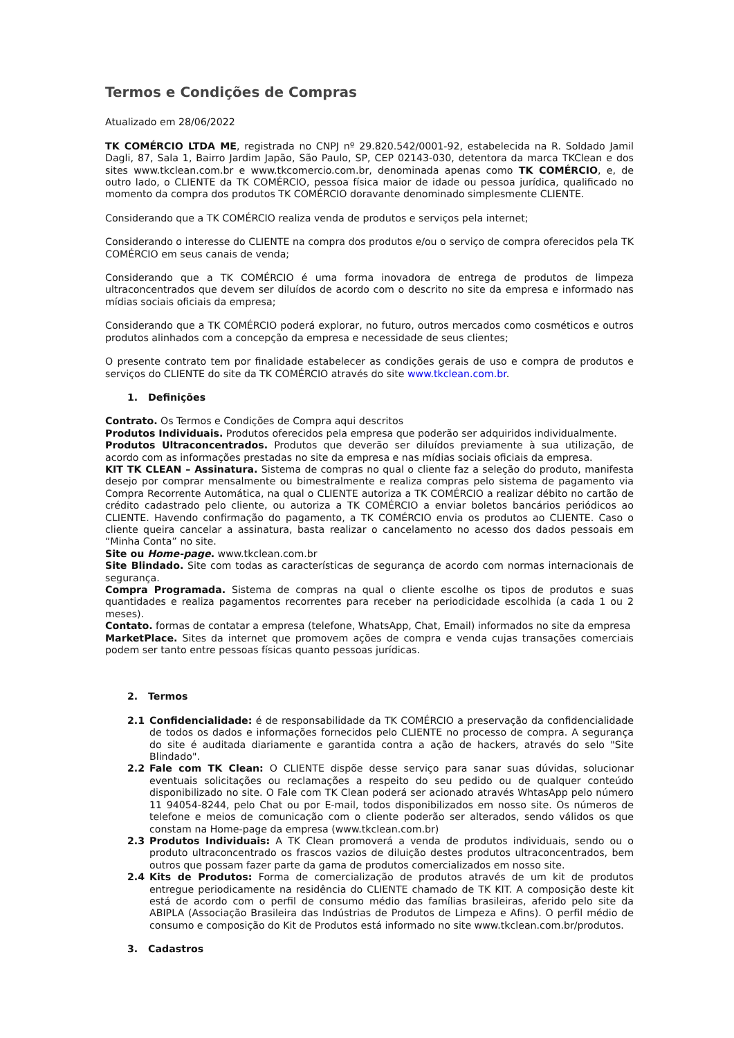Termos e Condições de Compras
Atualizado em 28/06/2022
TK COMÉRCIO LTDA ME, registrada no CNPJ nº 29.820.542/0001-92, estabelecida na R. Soldado Jamil Dagli, 87, Sala 1, Bairro Jardim Japão, São Paulo, SP, CEP 02143-030, detentora da marca TKClean e dos sites www.tkclean.com.br e www.tkcomercio.com.br, denominada apenas como TK COMÉRCIO, e, de outro lado, o CLIENTE da TK COMÉRCIO, pessoa física maior de idade ou pessoa jurídica, qualificado no momento da compra dos produtos TK COMÉRCIO doravante denominado simplesmente CLIENTE.
Considerando que a TK COMÉRCIO realiza venda de produtos e serviços pela internet;
Considerando o interesse do CLIENTE na compra dos produtos e/ou o serviço de compra oferecidos pela TK COMÉRCIO em seus canais de venda;
Considerando que a TK COMÉRCIO é uma forma inovadora de entrega de produtos de limpeza ultraconcentrados que devem ser diluídos de acordo com o descrito no site da empresa e informado nas mídias sociais oficiais da empresa;
Considerando que a TK COMÉRCIO poderá explorar, no futuro, outros mercados como cosméticos e outros produtos alinhados com a concepção da empresa e necessidade de seus clientes;
O presente contrato tem por finalidade estabelecer as condições gerais de uso e compra de produtos e serviços do CLIENTE do site da TK COMÉRCIO através do site www.tkclean.com.br.
1. Definições
Contrato. Os Termos e Condições de Compra aqui descritos
Produtos Individuais. Produtos oferecidos pela empresa que poderão ser adquiridos individualmente.
Produtos Ultraconcentrados. Produtos que deverão ser diluídos previamente à sua utilização, de acordo com as informações prestadas no site da empresa e nas mídias sociais oficiais da empresa.
KIT TK CLEAN – Assinatura. Sistema de compras no qual o cliente faz a seleção do produto, manifesta desejo por comprar mensalmente ou bimestralmente e realiza compras pelo sistema de pagamento via Compra Recorrente Automática, na qual o CLIENTE autoriza a TK COMÉRCIO a realizar débito no cartão de crédito cadastrado pelo cliente, ou autoriza a TK COMÉRCIO a enviar boletos bancários periódicos ao CLIENTE. Havendo confirmação do pagamento, a TK COMÉRCIO envia os produtos ao CLIENTE. Caso o cliente queira cancelar a assinatura, basta realizar o cancelamento no acesso dos dados pessoais em “Minha Conta” no site.
Site ou Home-page. www.tkclean.com.br
Site Blindado. Site com todas as características de segurança de acordo com normas internacionais de segurança.
Compra Programada. Sistema de compras na qual o cliente escolhe os tipos de produtos e suas quantidades e realiza pagamentos recorrentes para receber na periodicidade escolhida (a cada 1 ou 2 meses).
Contato. formas de contatar a empresa (telefone, WhatsApp, Chat, Email) informados no site da empresa
MarketPlace. Sites da internet que promovem ações de compra e venda cujas transações comerciais podem ser tanto entre pessoas físicas quanto pessoas jurídicas.
2. Termos
2.1 Confidencialidade: é de responsabilidade da TK COMÉRCIO a preservação da confidencialidade de todos os dados e informações fornecidos pelo CLIENTE no processo de compra. A segurança do site é auditada diariamente e garantida contra a ação de hackers, através do selo "Site Blindado".
2.2 Fale com TK Clean: O CLIENTE dispõe desse serviço para sanar suas dúvidas, solucionar eventuais solicitações ou reclamações a respeito do seu pedido ou de qualquer conteúdo disponibilizado no site. O Fale com TK Clean poderá ser acionado através WhtasApp pelo número 11 94054-8244, pelo Chat ou por E-mail, todos disponibilizados em nosso site. Os números de telefone e meios de comunicação com o cliente poderão ser alterados, sendo válidos os que constam na Home-page da empresa (www.tkclean.com.br)
2.3 Produtos Individuais: A TK Clean promoverá a venda de produtos individuais, sendo ou o produto ultraconcentrado os frascos vazios de diluição destes produtos ultraconcentrados, bem outros que possam fazer parte da gama de produtos comercializados em nosso site.
2.4 Kits de Produtos: Forma de comercialização de produtos através de um kit de produtos entregue periodicamente na residência do CLIENTE chamado de TK KIT. A composição deste kit está de acordo com o perfil de consumo médio das famílias brasileiras, aferido pelo site da ABIPLA (Associação Brasileira das Indústrias de Produtos de Limpeza e Afins). O perfil médio de consumo e composição do Kit de Produtos está informado no site www.tkclean.com.br/produtos.
3. Cadastros